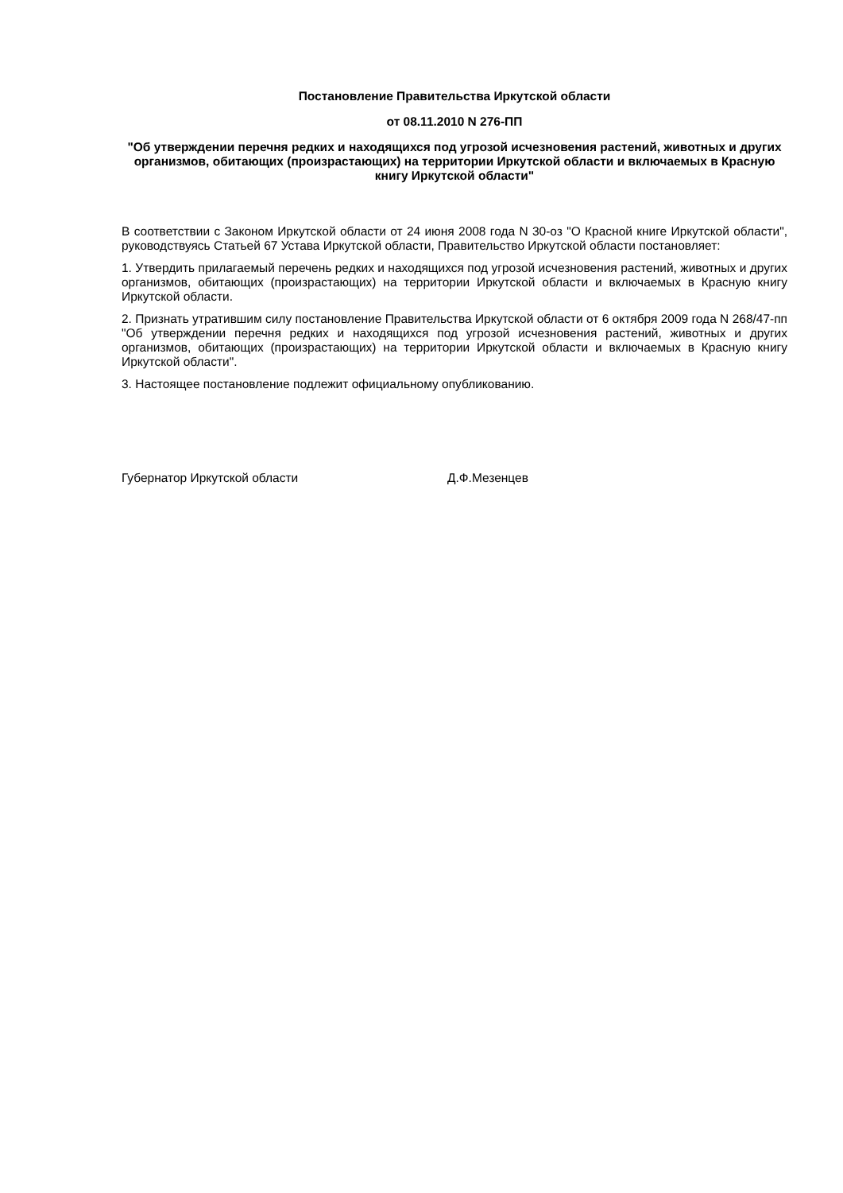Постановление Правительства Иркутской области
от 08.11.2010 N 276-ПП
"Об утверждении перечня редких и находящихся под угрозой исчезновения растений, животных и других организмов, обитающих (произрастающих) на территории Иркутской области и включаемых в Красную книгу Иркутской области"
В соответствии с Законом Иркутской области от 24 июня 2008 года N 30-оз "О Красной книге Иркутской области", руководствуясь Статьей 67 Устава Иркутской области, Правительство Иркутской области постановляет:
1. Утвердить прилагаемый перечень редких и находящихся под угрозой исчезновения растений, животных и других организмов, обитающих (произрастающих) на территории Иркутской области и включаемых в Красную книгу Иркутской области.
2. Признать утратившим силу постановление Правительства Иркутской области от 6 октября 2009 года N 268/47-пп "Об утверждении перечня редких и находящихся под угрозой исчезновения растений, животных и других организмов, обитающих (произрастающих) на территории Иркутской области и включаемых в Красную книгу Иркутской области".
3. Настоящее постановление подлежит официальному опубликованию.
Губернатор Иркутской области Д.Ф.Мезенцев